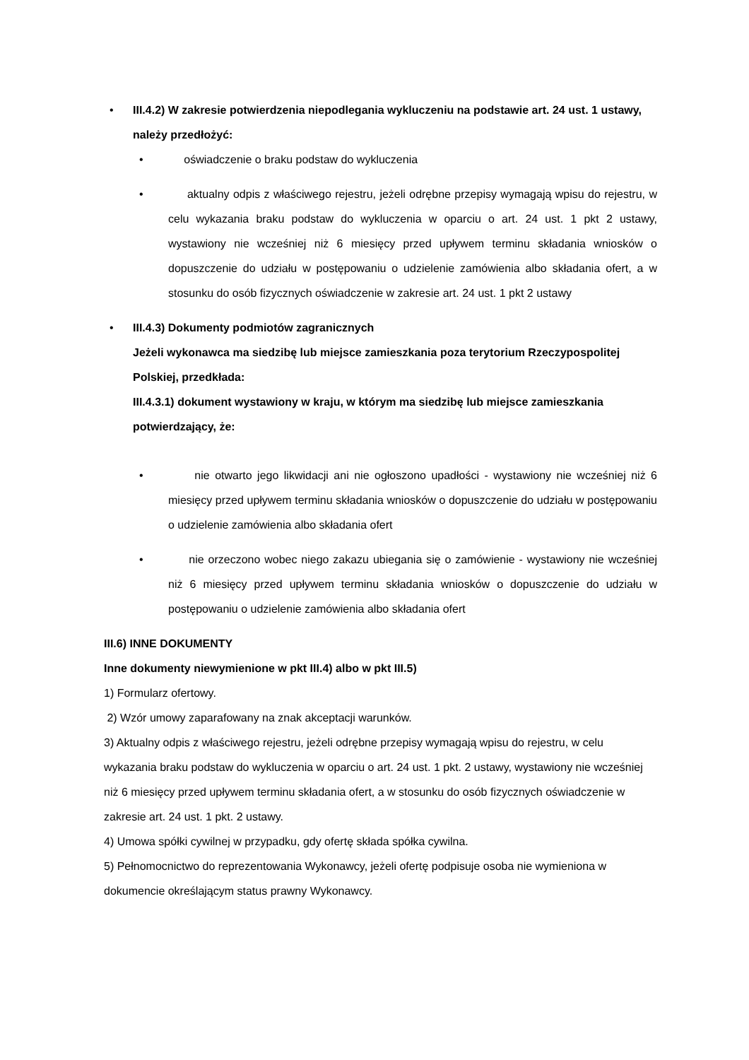• III.4.2) W zakresie potwierdzenia niepodlegania wykluczeniu na podstawie art. 24 ust. 1 ustawy, należy przedłożyć:
• oświadczenie o braku podstaw do wykluczenia
• aktualny odpis z właściwego rejestru, jeżeli odrębne przepisy wymagają wpisu do rejestru, w celu wykazania braku podstaw do wykluczenia w oparciu o art. 24 ust. 1 pkt 2 ustawy, wystawiony nie wcześniej niż 6 miesięcy przed upływem terminu składania wniosków o dopuszczenie do udziału w postępowaniu o udzielenie zamówienia albo składania ofert, a w stosunku do osób fizycznych oświadczenie w zakresie art. 24 ust. 1 pkt 2 ustawy
• III.4.3) Dokumenty podmiotów zagranicznych
Jeżeli wykonawca ma siedzibę lub miejsce zamieszkania poza terytorium Rzeczypospolitej Polskiej, przedkłada:
III.4.3.1) dokument wystawiony w kraju, w którym ma siedzibę lub miejsce zamieszkania potwierdzający, że:
• nie otwarto jego likwidacji ani nie ogłoszono upadłości - wystawiony nie wcześniej niż 6 miesięcy przed upływem terminu składania wniosków o dopuszczenie do udziału w postępowaniu o udzielenie zamówienia albo składania ofert
• nie orzeczono wobec niego zakazu ubiegania się o zamówienie - wystawiony nie wcześniej niż 6 miesięcy przed upływem terminu składania wniosków o dopuszczenie do udziału w postępowaniu o udzielenie zamówienia albo składania ofert
III.6) INNE DOKUMENTY
Inne dokumenty niewymienione w pkt III.4) albo w pkt III.5)
1) Formularz ofertowy.
2) Wzór umowy zaparafowany na znak akceptacji warunków.
3) Aktualny odpis z właściwego rejestru, jeżeli odrębne przepisy wymagają wpisu do rejestru, w celu wykazania braku podstaw do wykluczenia w oparciu o art. 24 ust. 1 pkt. 2 ustawy, wystawiony nie wcześniej niż 6 miesięcy przed upływem terminu składania ofert, a w stosunku do osób fizycznych oświadczenie w zakresie art. 24 ust. 1 pkt. 2 ustawy.
4) Umowa spółki cywilnej w przypadku, gdy ofertę składa spółka cywilna.
5) Pełnomocnictwo do reprezentowania Wykonawcy, jeżeli ofertę podpisuje osoba nie wymieniona w dokumencie określającym status prawny Wykonawcy.